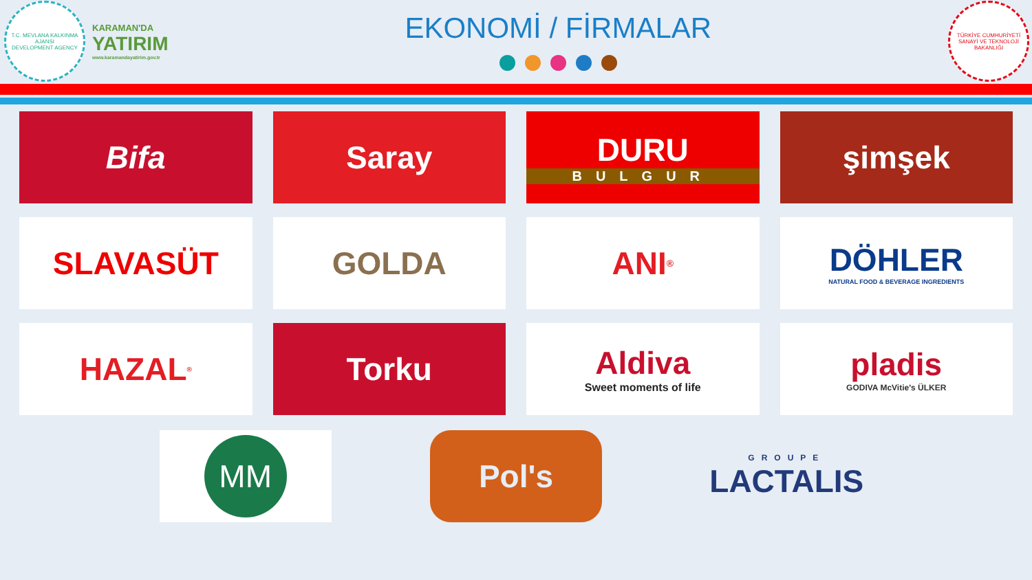T.C. MEVLANA KALKINMA AJANSI
DEVELOPMENT AGENCY
KARAMAN'DA
YATIRIM
www.karamandayatirim.gov.tr
EKONOMİ / FİRMALAR
TÜRKİYE CUMHURİYETİ SANAYİ VE TEKNOLOJİ BAKANLIĞI
Bifa
Saray
DURU
BULGUR
şimşek
SLAVASÜT
GOLDA
ANI<sup>®</sup>
DÖHLER
NATURAL FOOD & BEVERAGE INGREDIENTS
HAZAL<sup>®</sup>
Torku
Aldiva
Sweet moments of life
pladis
GODIVA McVitie's ÜLKER
MM
Pol's
GROUPE
LACTALIS